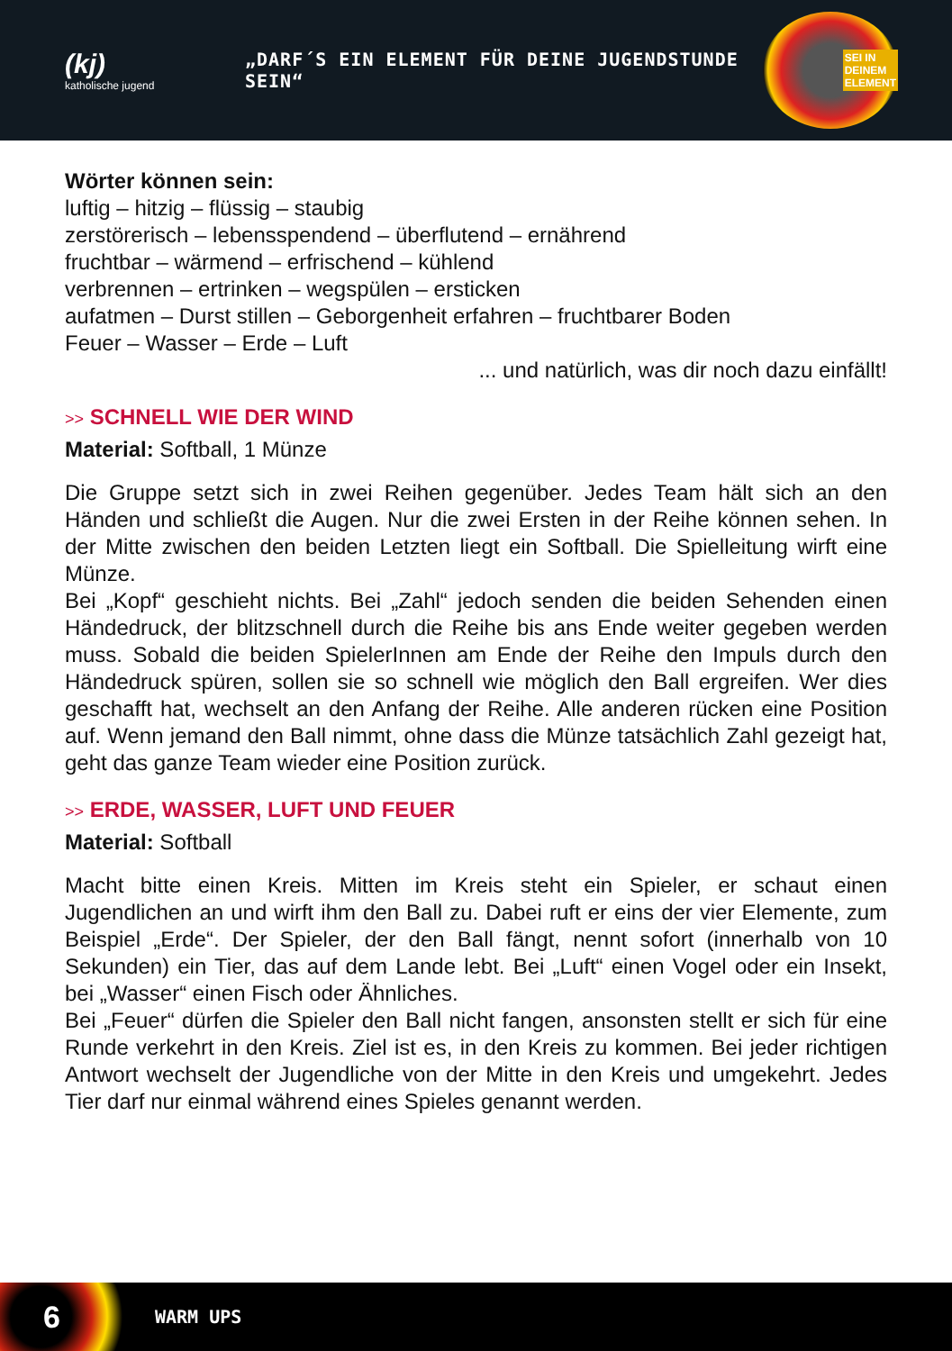(kj)
katholische jugend
„DARF´S EIN ELEMENT FÜR DEINE JUGENDSTUNDE SEIN“
SEI IN
DEINEM
ELEMENT
Wörter können sein:
luftig – hitzig – flüssig – staubig
zerstörerisch – lebensspendend – überflutend – ernährend
fruchtbar – wärmend – erfrischend – kühlend
verbrennen – ertrinken – wegspülen – ersticken
aufatmen – Durst stillen – Geborgenheit erfahren – fruchtbarer Boden
Feuer – Wasser – Erde – Luft
... und natürlich, was dir noch dazu einfällt!
>> SCHNELL WIE DER WIND
Material: Softball, 1 Münze
Die Gruppe setzt sich in zwei Reihen gegenüber. Jedes Team hält sich an den Händen und schließt die Augen. Nur die zwei Ersten in der Reihe können sehen. In der Mitte zwischen den beiden Letzten liegt ein Softball. Die Spielleitung wirft eine Münze.
Bei „Kopf“ geschieht nichts. Bei „Zahl“ jedoch senden die beiden Sehenden einen Händedruck, der blitzschnell durch die Reihe bis ans Ende weiter gegeben werden muss. Sobald die beiden SpielerInnen am Ende der Reihe den Impuls durch den Händedruck spüren, sollen sie so schnell wie möglich den Ball ergreifen. Wer dies geschafft hat, wechselt an den Anfang der Reihe. Alle anderen rücken eine Position auf. Wenn jemand den Ball nimmt, ohne dass die Münze tatsächlich Zahl gezeigt hat, geht das ganze Team wieder eine Position zurück.
>> ERDE, WASSER, LUFT UND FEUER
Material: Softball
Macht bitte einen Kreis. Mitten im Kreis steht ein Spieler, er schaut einen Jugendlichen an und wirft ihm den Ball zu. Dabei ruft er eins der vier Elemente, zum Beispiel „Erde“. Der Spieler, der den Ball fängt, nennt sofort (innerhalb von 10 Sekunden) ein Tier, das auf dem Lande lebt. Bei „Luft“ einen Vogel oder ein Insekt, bei „Wasser“ einen Fisch oder Ähnliches.
Bei „Feuer“ dürfen die Spieler den Ball nicht fangen, ansonsten stellt er sich für eine Runde verkehrt in den Kreis. Ziel ist es, in den Kreis zu kommen. Bei jeder richtigen Antwort wechselt der Jugendliche von der Mitte in den Kreis und umgekehrt. Jedes Tier darf nur einmal während eines Spieles genannt werden.
6
WARM UPS